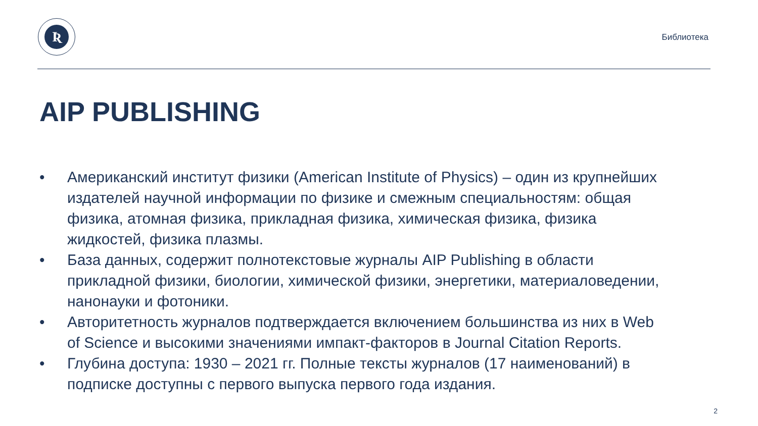Ʀ
Библиотека
AIP PUBLISHING
• Американский институт физики (American Institute of Physics) – один из крупнейших издателей научной информации по физике и смежным специальностям: общая физика, атомная физика, прикладная физика, химическая физика, физика жидкостей, физика плазмы.
• База данных, содержит полнотекстовые журналы AIP Publishing в области прикладной физики, биологии, химической физики, энергетики, материаловедении, нанонауки и фотоники.
• Авторитетность журналов подтверждается включением большинства из них в Web of Science и высокими значениями импакт-факторов в Journal Citation Reports.
• Глубина доступа: 1930 – 2021 гг. Полные тексты журналов (17 наименований) в подписке доступны с первого выпуска первого года издания.
2